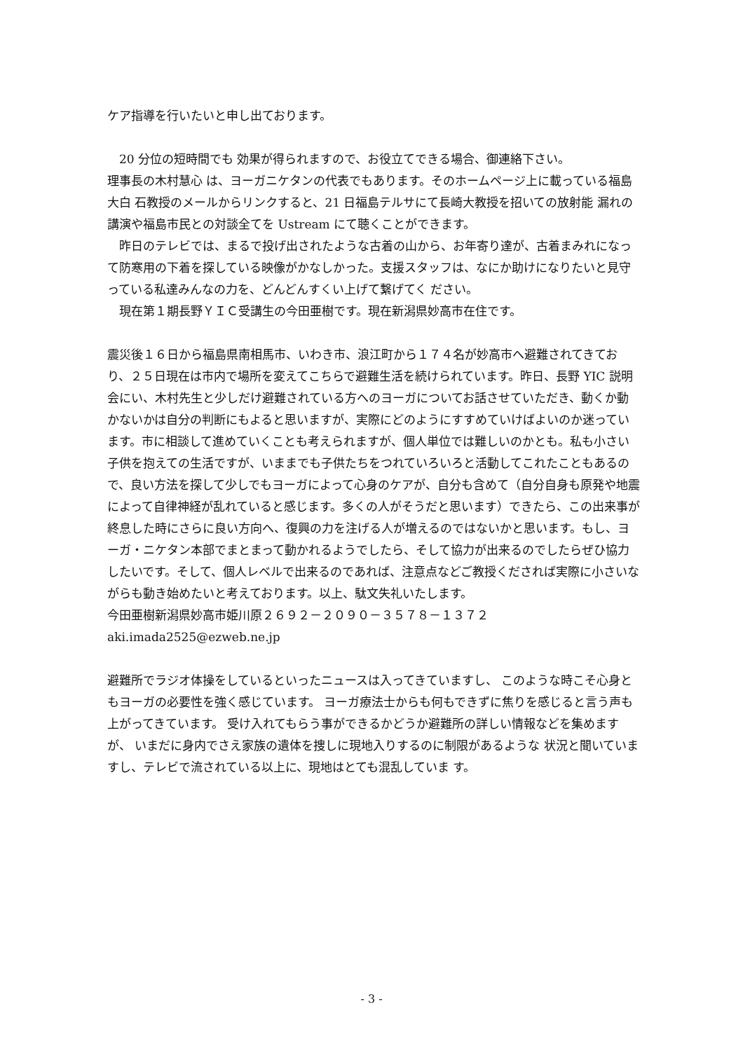ケア指導を行いたいと申し出ております。
20 分位の短時間でも 効果が得られますので、お役立てできる場合、御連絡下さい。
理事長の木村慧心 は、ヨーガニケタンの代表でもあります。そのホームページ上に載っている福島大白 石教授のメールからリンクすると、21 日福島テルサにて長崎大教授を招いての放射能 漏れの講演や福島市民との対談全てを Ustream にて聴くことができます。
昨日のテレビでは、まるで投げ出されたような古着の山から、お年寄り達が、古着まみれになって防寒用の下着を探している映像がかなしかった。支援スタッフは、なにか助けになりたいと見守っている私達みんなの力を、どんどんすくい上げて繋げてく ださい。
現在第１期長野ＹＩＣ受講生の今田亜樹です。現在新潟県妙高市在住です。
震災後１６日から福島県南相馬市、いわき市、浪江町から１７４名が妙高市へ避難されてきており、２５日現在は市内で場所を変えてこちらで避難生活を続けられています。昨日、長野 YIC 説明会にい、木村先生と少しだけ避難されている方へのヨーガについてお話させていただき、動くか動かないかは自分の判断にもよると思いますが、実際にどのようにすすめていけばよいのか迷っています。市に相談して進めていくことも考えられますが、個人単位では難しいのかとも。私も小さい子供を抱えての生活ですが、いままでも子供たちをつれていろいろと活動してこれたこともあるので、良い方法を探して少しでもヨーガによって心身のケアが、自分も含めて（自分自身も原発や地震によって自律神経が乱れていると感じます。多くの人がそうだと思います）できたら、この出来事が終息した時にさらに良い方向へ、復興の力を注げる人が増えるのではないかと思います。もし、ヨーガ・ニケタン本部でまとまって動かれるようでしたら、そして協力が出来るのでしたらぜひ協力したいです。そして、個人レベルで出来るのであれば、注意点などご教授くだされば実際に小さいながらも動き始めたいと考えております。以上、駄文失礼いたします。
今田亜樹新潟県妙高市姫川原２６９２－２０９０－３５７８－１３７２
aki.imada2525@ezweb.ne.jp
避難所でラジオ体操をしているといったニュースは入ってきていますし、 このような時こそ心身ともヨーガの必要性を強く感じています。 ヨーガ療法士からも何もできずに焦りを感じると言う声も上がってきています。 受け入れてもらう事ができるかどうか避難所の詳しい情報などを集めますが、 いまだに身内でさえ家族の遺体を捜しに現地入りするのに制限があるような 状況と聞いていますし、テレビで流されている以上に、現地はとても混乱していま す。
- 3 -